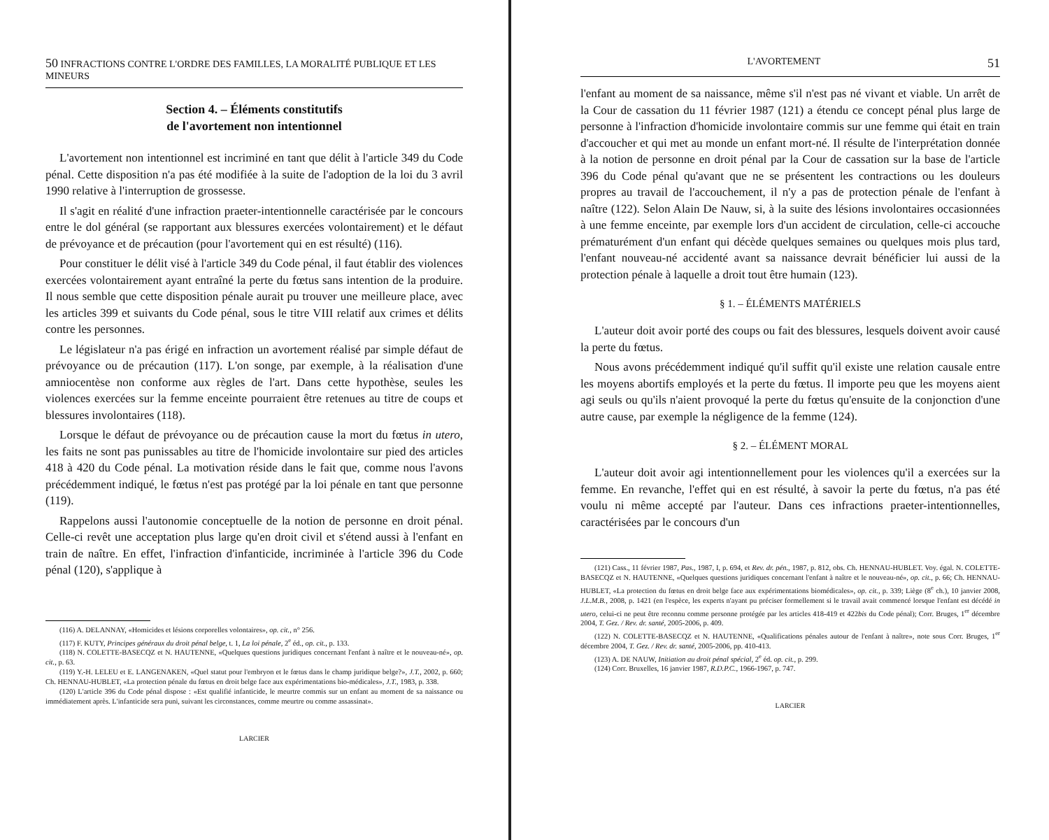50 INFRACTIONS CONTRE L'ORDRE DES FAMILLES, LA MORALITÉ PUBLIQUE ET LES MINEURS
Section 4. – Éléments constitutifs
de l'avortement non intentionnel
L'avortement non intentionnel est incriminé en tant que délit à l'article 349 du Code pénal. Cette disposition n'a pas été modifiée à la suite de l'adoption de la loi du 3 avril 1990 relative à l'interruption de grossesse.
Il s'agit en réalité d'une infraction praeter-intentionnelle caractérisée par le concours entre le dol général (se rapportant aux blessures exercées volontairement) et le défaut de prévoyance et de précaution (pour l'avortement qui en est résulté) (116).
Pour constituer le délit visé à l'article 349 du Code pénal, il faut établir des violences exercées volontairement ayant entraîné la perte du fœtus sans intention de la produire. Il nous semble que cette disposition pénale aurait pu trouver une meilleure place, avec les articles 399 et suivants du Code pénal, sous le titre VIII relatif aux crimes et délits contre les personnes.
Le législateur n'a pas érigé en infraction un avortement réalisé par simple défaut de prévoyance ou de précaution (117). L'on songe, par exemple, à la réalisation d'une amniocentèse non conforme aux règles de l'art. Dans cette hypothèse, seules les violences exercées sur la femme enceinte pourraient être retenues au titre de coups et blessures involontaires (118).
Lorsque le défaut de prévoyance ou de précaution cause la mort du fœtus in utero, les faits ne sont pas punissables au titre de l'homicide involontaire sur pied des articles 418 à 420 du Code pénal. La motivation réside dans le fait que, comme nous l'avons précédemment indiqué, le fœtus n'est pas protégé par la loi pénale en tant que personne (119).
Rappelons aussi l'autonomie conceptuelle de la notion de personne en droit pénal. Celle-ci revêt une acceptation plus large qu'en droit civil et s'étend aussi à l'enfant en train de naître. En effet, l'infraction d'infanticide, incriminée à l'article 396 du Code pénal (120), s'applique à
(116) A. DELANNAY, «Homicides et lésions corporelles volontaires», op. cit., n° 256.
(117) F. KUTY, Principes généraux du droit pénal belge, t. 1, La loi pénale, 2<sup>e</sup> éd., op. cit., p. 133.
(118) N. COLETTE-BASECQZ et N. HAUTENNE, «Quelques questions juridiques concernant l'enfant à naître et le nouveau-né», op. cit., p. 63.
(119) Y.-H. LELEU et E. LANGENAKEN, «Quel statut pour l'embryon et le fœtus dans le champ juridique belge?», J.T., 2002, p. 660; Ch. HENNAU-HUBLET, «La protection pénale du fœtus en droit belge face aux expérimentations bio-médicales», J.T., 1983, p. 338.
(120) L'article 396 du Code pénal dispose : «Est qualifié infanticide, le meurtre commis sur un enfant au moment de sa naissance ou immédiatement après. L'infanticide sera puni, suivant les circonstances, comme meurtre ou comme assassinat».
LARCIER
L'AVORTEMENT 51
l'enfant au moment de sa naissance, même s'il n'est pas né vivant et viable. Un arrêt de la Cour de cassation du 11 février 1987 (121) a étendu ce concept pénal plus large de personne à l'infraction d'homicide involontaire commis sur une femme qui était en train d'accoucher et qui met au monde un enfant mort-né. Il résulte de l'interprétation donnée à la notion de personne en droit pénal par la Cour de cassation sur la base de l'article 396 du Code pénal qu'avant que ne se présentent les contractions ou les douleurs propres au travail de l'accouchement, il n'y a pas de protection pénale de l'enfant à naître (122). Selon Alain De Nauw, si, à la suite des lésions involontaires occasionnées à une femme enceinte, par exemple lors d'un accident de circulation, celle-ci accouche prématurément d'un enfant qui décède quelques semaines ou quelques mois plus tard, l'enfant nouveau-né accidenté avant sa naissance devrait bénéficier lui aussi de la protection pénale à laquelle a droit tout être humain (123).
§ 1. – ÉLÉMENTS MATÉRIELS
L'auteur doit avoir porté des coups ou fait des blessures, lesquels doivent avoir causé la perte du fœtus.
Nous avons précédemment indiqué qu'il suffit qu'il existe une relation causale entre les moyens abortifs employés et la perte du fœtus. Il importe peu que les moyens aient agi seuls ou qu'ils n'aient provoqué la perte du fœtus qu'ensuite de la conjonction d'une autre cause, par exemple la négligence de la femme (124).
§ 2. – ÉLÉMENT MORAL
L'auteur doit avoir agi intentionnellement pour les violences qu'il a exercées sur la femme. En revanche, l'effet qui en est résulté, à savoir la perte du fœtus, n'a pas été voulu ni même accepté par l'auteur. Dans ces infractions praeter-intentionnelles, caractérisées par le concours d'un
(121) Cass., 11 février 1987, Pas., 1987, I, p. 694, et Rev. dr. pén., 1987, p. 812, obs. Ch. HENNAU-HUBLET. Voy. égal. N. COLETTE-BASECQZ et N. HAUTENNE, «Quelques questions juridiques concernant l'enfant à naître et le nouveau-né», op. cit., p. 66; Ch. HENNAU-HUBLET, «La protection du fœtus en droit belge face aux expérimentations biomédicales», op. cit., p. 339; Liège (8<sup>e</sup> ch.), 10 janvier 2008, J.L.M.B., 2008, p. 1421 (en l'espèce, les experts n'ayant pu préciser formellement si le travail avait commencé lorsque l'enfant est décédé in utero, celui-ci ne peut être reconnu comme personne protégée par les articles 418-419 et 422bis du Code pénal); Corr. Bruges, 1<sup>er</sup> décembre 2004, T. Gez. / Rev. dr. santé, 2005-2006, p. 409.
(122) N. COLETTE-BASECQZ et N. HAUTENNE, «Qualifications pénales autour de l'enfant à naître», note sous Corr. Bruges, 1<sup>er</sup> décembre 2004, T. Gez. / Rev. dr. santé, 2005-2006, pp. 410-413.
(123) A. DE NAUW, Initiation au droit pénal spécial, 2<sup>e</sup> éd. op. cit., p. 299.
(124) Corr. Bruxelles, 16 janvier 1987, R.D.P.C., 1966-1967, p. 747.
LARCIER